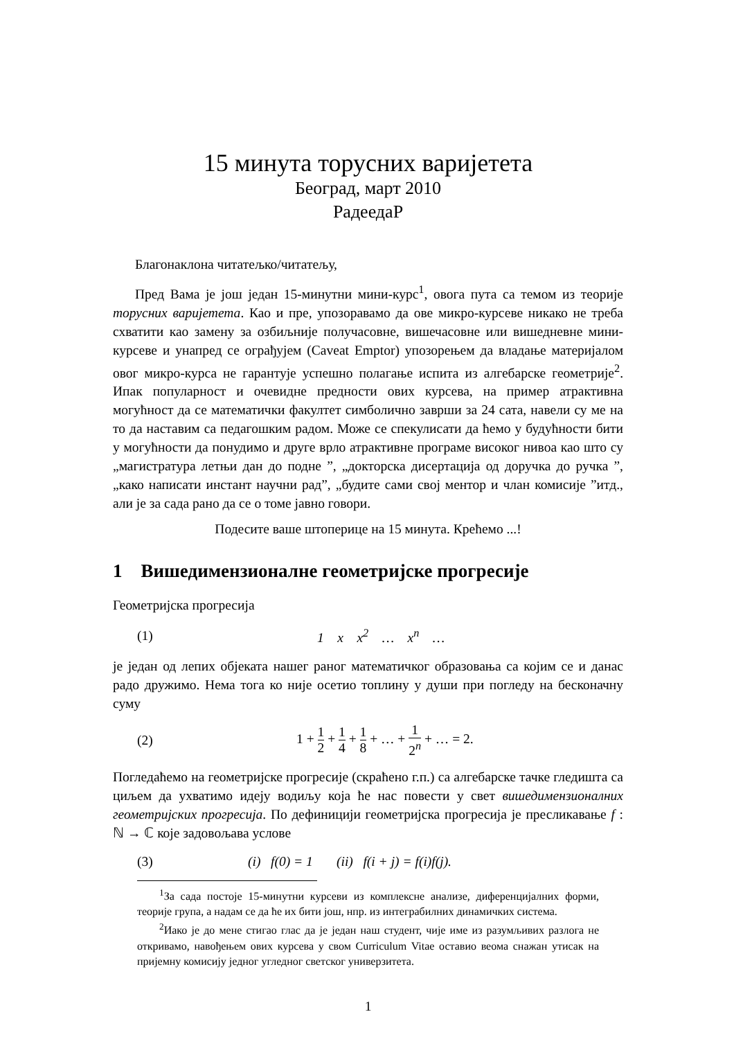15 минута торусних варијетета
Београд, март 2010
РадеедаР
Благонаклона читатељко/читатељу,
Пред Вама је још један 15-минутни мини-курс<sup>1</sup>, овога пута са темом из теорије торусних варијетета. Као и пре, упозоравамо да ове микро-курсеве никако не треба схватити као замену за озбиљније получасовне, вишечасовне или вишедневне мини-курсеве и унапред се ограђујем (Caveat Emptor) упозорењем да владање материјалом овог микро-курса не гарантује успешно полагање испита из алгебарске геометрије<sup>2</sup>. Ипак популарност и очевидне предности ових курсева, на пример атрактивна могућност да се математички факултет симболично заврши за 24 сата, навели су ме на то да наставим са педагошким радом. Може се спекулисати да ћемо у будућности бити у могућности да понудимо и друге врло атрактивне програме високог нивоа као што су „магистратура летњи дан до подне ”, „докторска дисертација од доручка до ручка ”, „како написати инстант научни рад”, „будите сами свој ментор и члан комисије ”итд., али је за сада рано да се о томе јавно говори.
Подесите ваше штоперице на 15 минута. Крећемо ...!
1 Вишедимензионалне геометријске прогресије
Геометријска прогресија
(1) 1 x x<sup>2</sup> … x<sup>n</sup> …
је један од лепих објеката нашег раног математичког образовања са којим се и данас радо дружимо. Нема тога ко није осетио топлину у души при погледу на бесконачну суму
(2) 1 + 1 2 + 1 4 + 1 8 + … + 1 2<sup>n</sup> + … = 2.
Погледаћемо на геометријске прогресије (скраћено г.п.) са алгебарске тачке гледишта са циљем да ухватимо идеју водиљу која ће нас повести у свет вишедимензионалних геометријских прогресија. По дефиницији геометријска прогресија је пресликавање f : ℕ → ℂ које задовољава услове
(3) (i) f(0) = 1 (ii) f(i + j) = f(i)f(j).
<sup>1</sup> За сада постоје 15-минутни курсеви из комплексне анализе, диференцијалних форми, теорије група, а надам се да ће их бити још, нпр. из интеграбилних динамичких система.
<sup>2</sup> Иако је до мене стигао глас да је један наш студент, чије име из разумљивих разлога не откривамо, навођењем ових курсева у свом Curriculum Vitae оставио веома снажан утисак на пријемну комисију једног угледног светског универзитета.
1